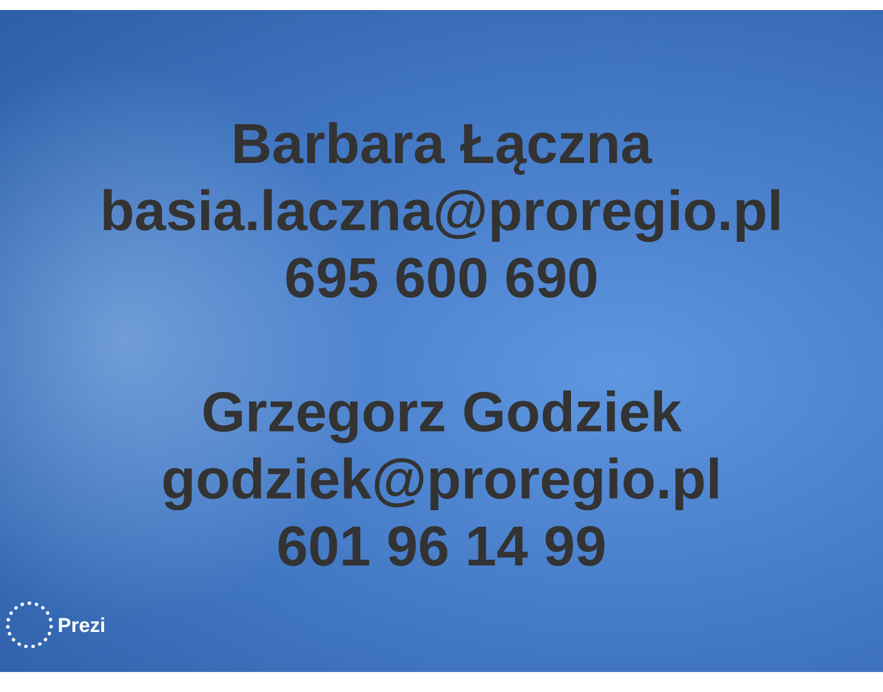Barbara Łączna
basia.laczna@proregio.pl
695 600 690
Grzegorz Godziek
godziek@proregio.pl
601 96 14 99
Prezi